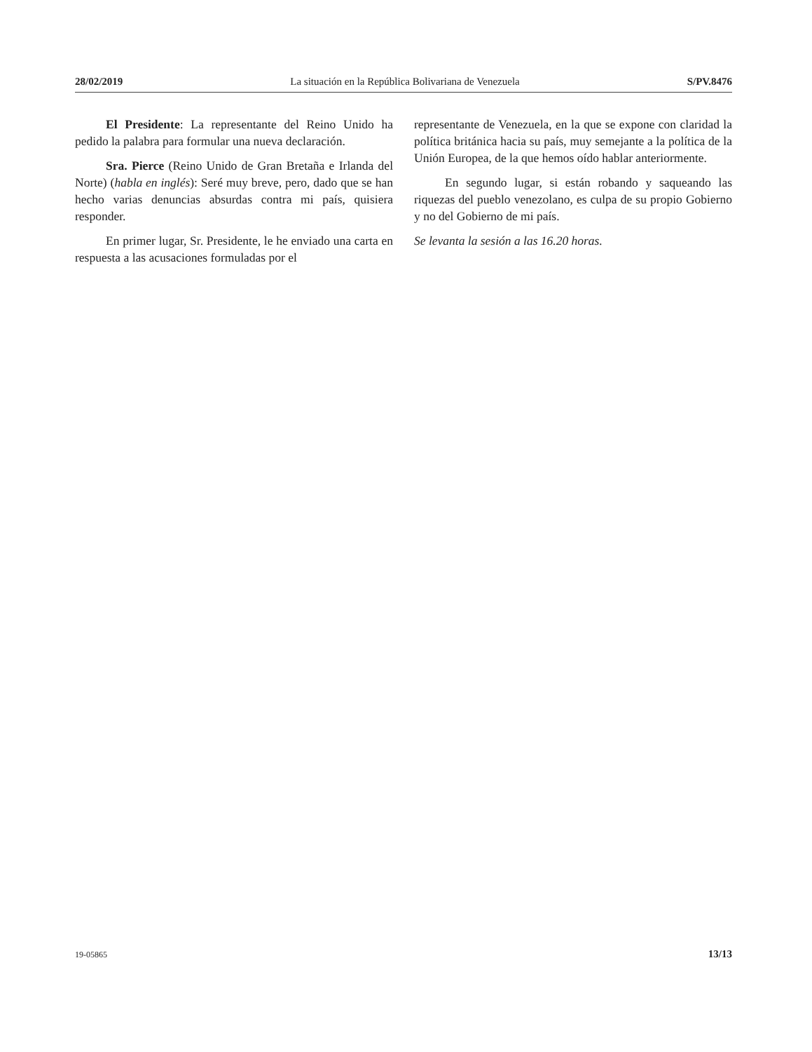28/02/2019 La situación en la República Bolivariana de Venezuela S/PV.8476
El Presidente: La representante del Reino Unido ha pedido la palabra para formular una nueva declaración.
Sra. Pierce (Reino Unido de Gran Bretaña e Irlanda del Norte) (habla en inglés): Seré muy breve, pero, dado que se han hecho varias denuncias absurdas contra mi país, quisiera responder.
En primer lugar, Sr. Presidente, le he enviado una carta en respuesta a las acusaciones formuladas por el
representante de Venezuela, en la que se expone con claridad la política británica hacia su país, muy semejante a la política de la Unión Europea, de la que hemos oído hablar anteriormente.
En segundo lugar, si están robando y saqueando las riquezas del pueblo venezolano, es culpa de su propio Gobierno y no del Gobierno de mi país.
Se levanta la sesión a las 16.20 horas.
19-05865 13/13